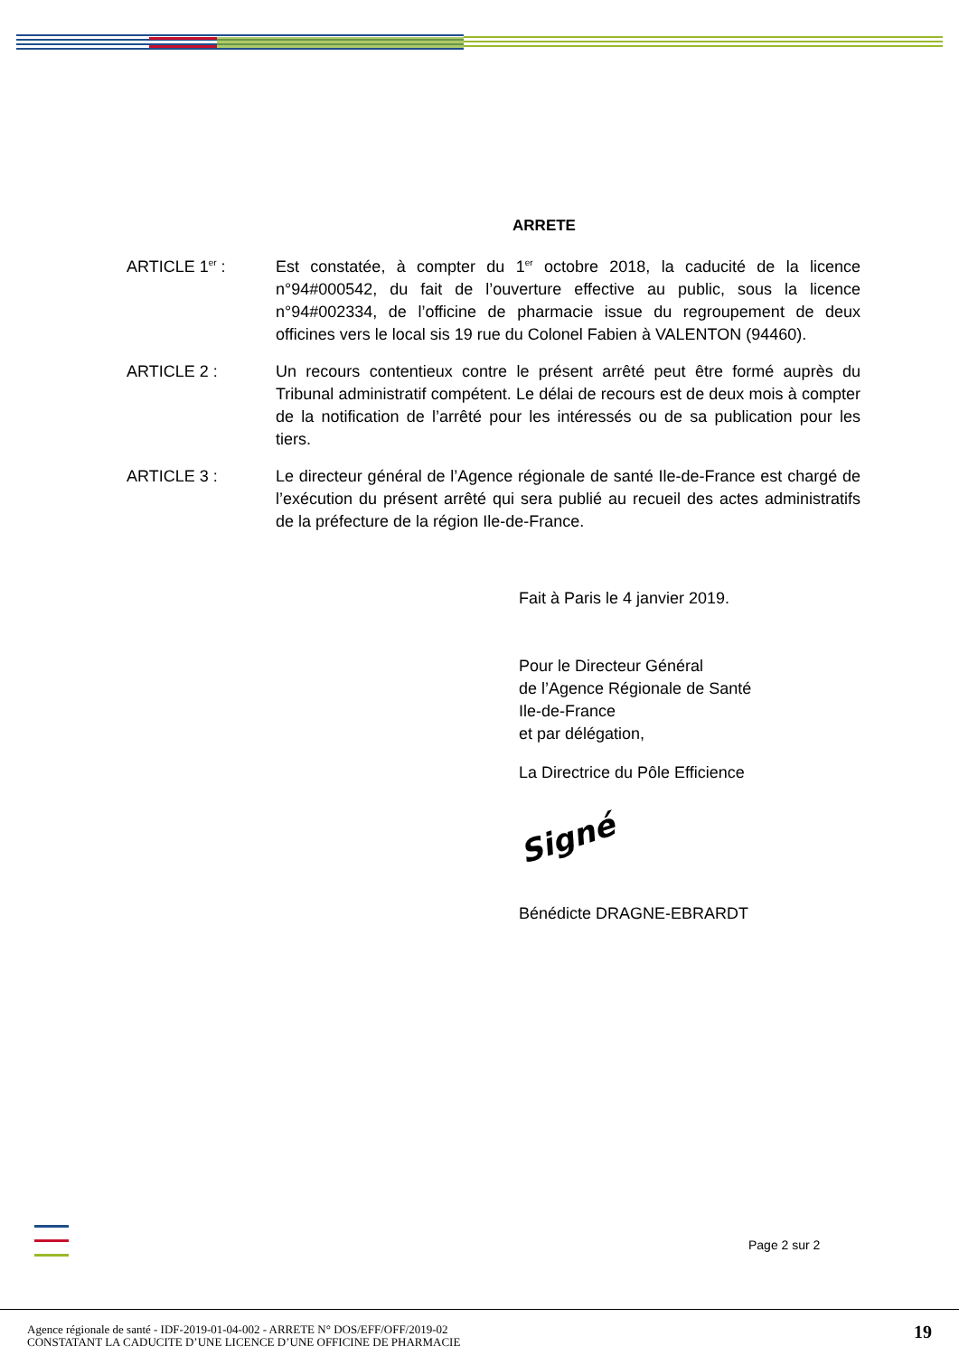ARRETE
ARTICLE 1<sup>er</sup> : Est constatée, à compter du 1<sup>er</sup> octobre 2018, la caducité de la licence n°94#000542, du fait de l’ouverture effective au public, sous la licence n°94#002334, de l’officine de pharmacie issue du regroupement de deux officines vers le local sis 19 rue du Colonel Fabien à VALENTON (94460).
ARTICLE 2 : Un recours contentieux contre le présent arrêté peut être formé auprès du Tribunal administratif compétent. Le délai de recours est de deux mois à compter de la notification de l’arrêté pour les intéressés ou de sa publication pour les tiers.
ARTICLE 3 : Le directeur général de l’Agence régionale de santé Ile-de-France est chargé de l’exécution du présent arrêté qui sera publié au recueil des actes administratifs de la préfecture de la région Ile-de-France.
Fait à Paris le 4 janvier 2019.
Pour le Directeur Général
de l’Agence Régionale de Santé
Ile-de-France
et par délégation,
La Directrice du Pôle Efficience
Signé
Bénédicte DRAGNE-EBRARDT
Page 2 sur 2
Agence régionale de santé - IDF-2019-01-04-002 - ARRETE N° DOS/EFF/OFF/2019-02
CONSTATANT LA CADUCITE D’UNE LICENCE D’UNE OFFICINE DE PHARMACIE
19